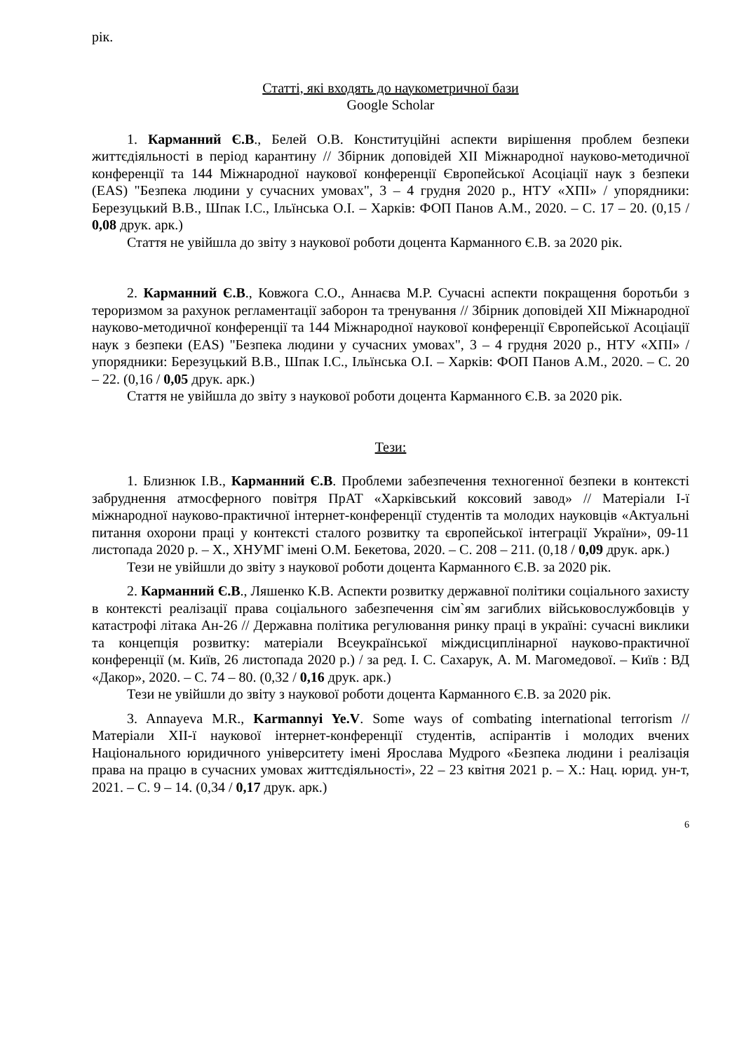рік.
Статті, які входять до наукометричної бази
Google Scholar
1. Карманний Є.В., Белей О.В. Конституційні аспекти вирішення проблем безпеки життєдіяльності в період карантину // Збірник доповідей XII Міжнародної науково-методичної конференції та 144 Міжнародної наукової конференції Європейської Асоціації наук з безпеки (EAS) "Безпека людини у сучасних умовах", 3 – 4 грудня 2020 р., НТУ «ХПІ» / упорядники: Березуцький В.В., Шпак І.С., Ільїнська О.І. – Харків: ФОП Панов А.М., 2020. – С. 17 – 20. (0,15 / 0,08 друк. арк.)
Стаття не увійшла до звіту з наукової роботи доцента Карманного Є.В. за 2020 рік.
2. Карманний Є.В., Ковжога С.О., Аннаєва М.Р. Сучасні аспекти покращення боротьби з тероризмом за рахунок регламентації заборон та тренування // Збірник доповідей XII Міжнародної науково-методичної конференції та 144 Міжнародної наукової конференції Європейської Асоціації наук з безпеки (EAS) "Безпека людини у сучасних умовах", 3 – 4 грудня 2020 р., НТУ «ХПІ» / упорядники: Березуцький В.В., Шпак І.С., Ільїнська О.І. – Харків: ФОП Панов А.М., 2020. – С. 20 – 22. (0,16 / 0,05 друк. арк.)
Стаття не увійшла до звіту з наукової роботи доцента Карманного Є.В. за 2020 рік.
Тези:
1. Близнюк І.В., Карманний Є.В. Проблеми забезпечення техногенної безпеки в контексті забруднення атмосферного повітря ПрАТ «Харківський коксовий завод» // Матеріали І-ї міжнародної науково-практичної інтернет-конференції студентів та молодих науковців «Актуальні питання охорони праці у контексті сталого розвитку та європейської інтеграції України», 09-11 листопада 2020 р. – Х., ХНУМГ імені О.М. Бекетова, 2020. – С. 208 – 211. (0,18 / 0,09 друк. арк.)
Тези не увійшли до звіту з наукової роботи доцента Карманного Є.В. за 2020 рік.
2. Карманний Є.В., Ляшенко К.В. Аспекти розвитку державної політики соціального захисту в контексті реалізації права соціального забезпечення сім`ям загиблих військовослужбовців у катастрофі літака Ан-26 // Державна політика регулювання ринку праці в україні: сучасні виклики та концепція розвитку: матеріали Всеукраїнської міждисциплінарної науково-практичної конференції (м. Київ, 26 листопада 2020 р.) / за ред. І. С. Сахарук, А. М. Магомедової. – Київ : ВД «Дакор», 2020. – С. 74 – 80. (0,32 / 0,16 друк. арк.)
Тези не увійшли до звіту з наукової роботи доцента Карманного Є.В. за 2020 рік.
3. Annayeva M.R., Karmannyi Ye.V. Some ways of combating international terrorism // Матеріали ХІІ-ї наукової інтернет-конференції студентів, аспірантів і молодих вчених Національного юридичного університету імені Ярослава Мудрого «Безпека людини і реалізація права на працю в сучасних умовах життєдіяльності», 22 – 23 квітня 2021 р. – Х.: Нац. юрид. ун-т, 2021. – С. 9 – 14. (0,34 / 0,17 друк. арк.)
6